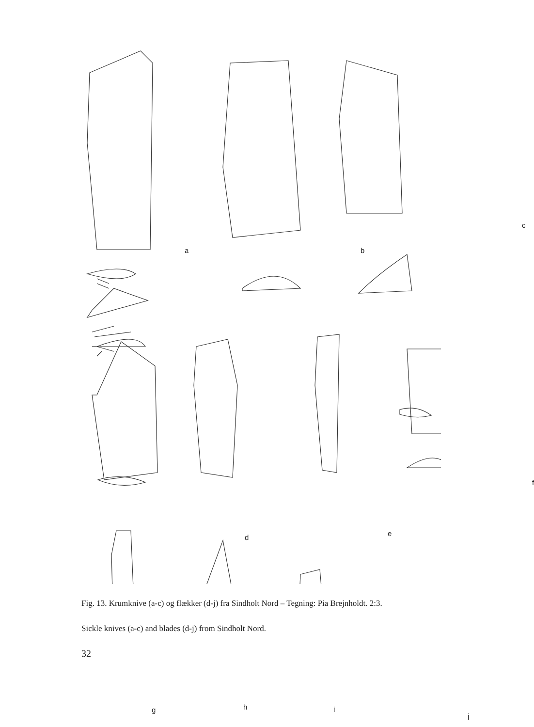a b
c
d e
f
g h i
j
Fig. 13. Krumknive (a-c) og flækker (d-j) fra Sindholt Nord – Tegning: Pia Brejnholdt. 2:3.
Sickle knives (a-c) and blades (d-j) from Sindholt Nord.
32